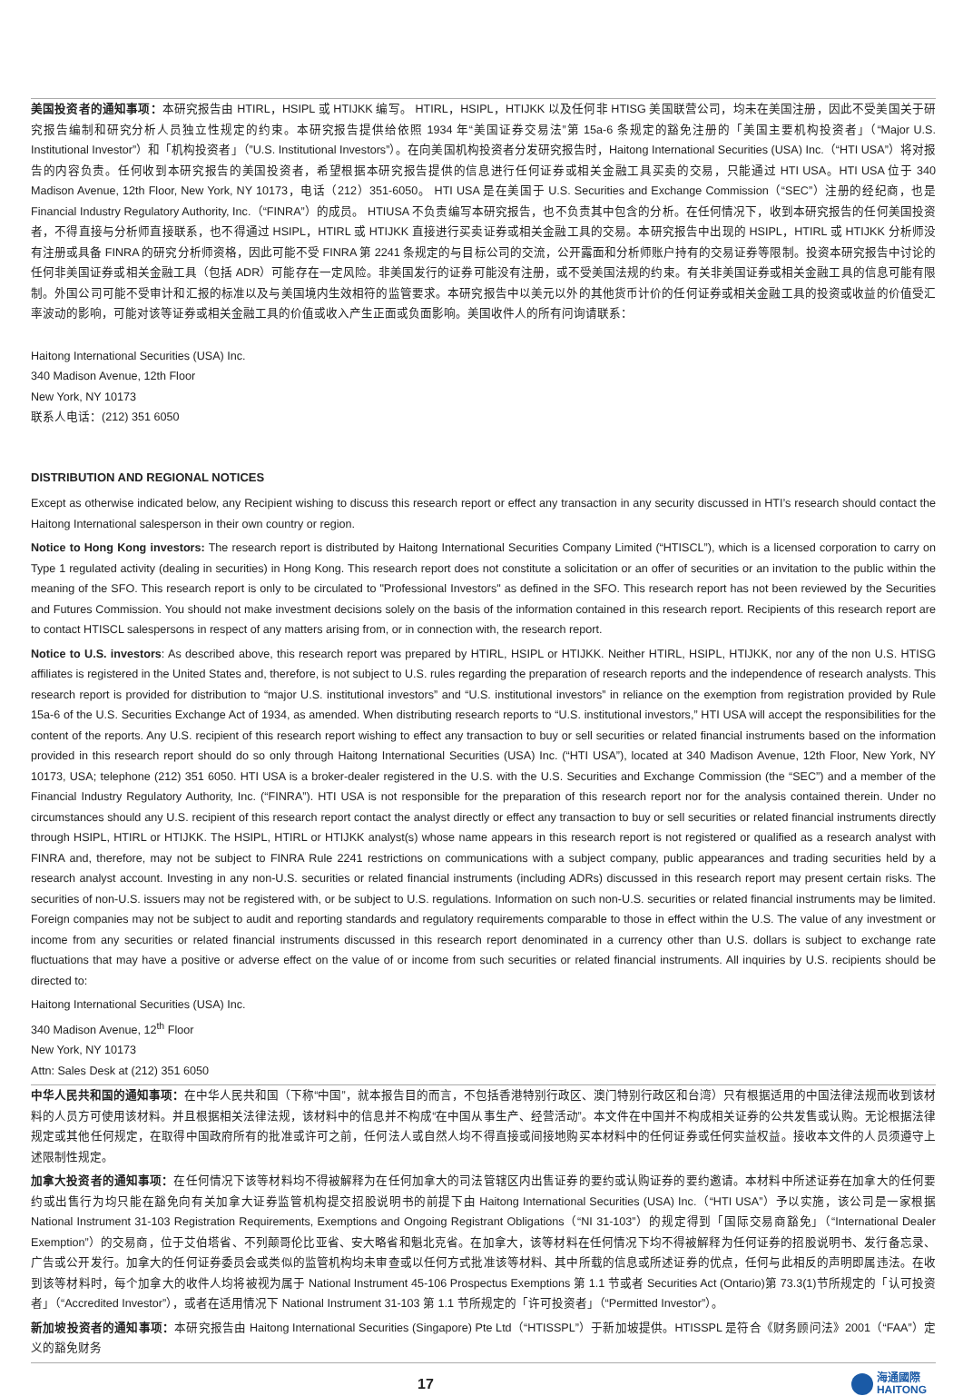美国投资者的通知事项：本研究报告由 HTIRL，HSIPL 或 HTIJKK 编写。 HTIRL，HSIPL，HTIJKK 以及任何非 HTISG 美国联营公司，均未在美国注册，因此不受美国关于研究报告编制和研究分析人员独立性规定的约束。本研究报告提供给依照 1934 年“美国证券交易法”第 15a-6 条规定的豁免注册的「美国主要机构投资者」（“Major U.S. Institutional Investor”）和「机构投资者」（”U.S. Institutional Investors”）。在向美国机构投资者分发研究报告时，Haitong International Securities (USA) Inc.（“HTI USA”）将对报告的内容负责。任何收到本研究报告的美国投资者，希望根据本研究报告提供的信息进行任何证券或相关金融工具买卖的交易，只能通过 HTI USA。HTI USA 位于 340 Madison Avenue, 12th Floor, New York, NY 10173，电话（212）351-6050。 HTI USA 是在美国于 U.S. Securities and Exchange Commission（“SEC”）注册的经纪商，也是 Financial Industry Regulatory Authority, Inc.（“FINRA”）的成员。 HTIUSA 不负责编写本研究报告，也不负责其中包含的分析。在任何情况下，收到本研究报告的任何美国投资者，不得直接与分析师直接联系，也不得通过 HSIPL，HTIRL 或 HTIJKK 直接进行买卖证券或相关金融工具的交易。本研究报告中出现的 HSIPL，HTIRL 或 HTIJKK 分析师没有注册或具备 FINRA 的研究分析师资格，因此可能不受 FINRA 第 2241 条规定的与目标公司的交流，公开露面和分析师账户持有的交易证券等限制。投资本研究报告中讨论的任何非美国证券或相关金融工具（包括 ADR）可能存在一定风险。非美国发行的证券可能没有注册，或不受美国法规的约束。有关非美国证券或相关金融工具的信息可能有限制。外国公司可能不受审计和汇报的标准以及与美国境内生效相符的监管要求。本研究报告中以美元以外的其他货币计价的任何证券或相关金融工具的投资或收益的价值受汇率波动的影响，可能对该等证券或相关金融工具的价值或收入产生正面或负面影响。美国收件人的所有问询请联系：
Haitong International Securities (USA) Inc.
340 Madison Avenue, 12th Floor
New York, NY 10173
联系人电话：(212) 351 6050
DISTRIBUTION AND REGIONAL NOTICES
Except as otherwise indicated below, any Recipient wishing to discuss this research report or effect any transaction in any security discussed in HTI’s research should contact the Haitong International salesperson in their own country or region.
Notice to Hong Kong investors: The research report is distributed by Haitong International Securities Company Limited (“HTISCL”), which is a licensed corporation to carry on Type 1 regulated activity (dealing in securities) in Hong Kong. This research report does not constitute a solicitation or an offer of securities or an invitation to the public within the meaning of the SFO. This research report is only to be circulated to "Professional Investors" as defined in the SFO. This research report has not been reviewed by the Securities and Futures Commission. You should not make investment decisions solely on the basis of the information contained in this research report. Recipients of this research report are to contact HTISCL salespersons in respect of any matters arising from, or in connection with, the research report.
Notice to U.S. investors: As described above, this research report was prepared by HTIRL, HSIPL or HTIJKK. Neither HTIRL, HSIPL, HTIJKK, nor any of the non U.S. HTISG affiliates is registered in the United States and, therefore, is not subject to U.S. rules regarding the preparation of research reports and the independence of research analysts. This research report is provided for distribution to “major U.S. institutional investors” and “U.S. institutional investors” in reliance on the exemption from registration provided by Rule 15a-6 of the U.S. Securities Exchange Act of 1934, as amended. When distributing research reports to “U.S. institutional investors,” HTI USA will accept the responsibilities for the content of the reports. Any U.S. recipient of this research report wishing to effect any transaction to buy or sell securities or related financial instruments based on the information provided in this research report should do so only through Haitong International Securities (USA) Inc. (“HTI USA”), located at 340 Madison Avenue, 12th Floor, New York, NY 10173, USA; telephone (212) 351 6050. HTI USA is a broker-dealer registered in the U.S. with the U.S. Securities and Exchange Commission (the “SEC”) and a member of the Financial Industry Regulatory Authority, Inc. (“FINRA”). HTI USA is not responsible for the preparation of this research report nor for the analysis contained therein. Under no circumstances should any U.S. recipient of this research report contact the analyst directly or effect any transaction to buy or sell securities or related financial instruments directly through HSIPL, HTIRL or HTIJKK. The HSIPL, HTIRL or HTIJKK analyst(s) whose name appears in this research report is not registered or qualified as a research analyst with FINRA and, therefore, may not be subject to FINRA Rule 2241 restrictions on communications with a subject company, public appearances and trading securities held by a research analyst account. Investing in any non-U.S. securities or related financial instruments (including ADRs) discussed in this research report may present certain risks. The securities of non-U.S. issuers may not be registered with, or be subject to U.S. regulations. Information on such non-U.S. securities or related financial instruments may be limited. Foreign companies may not be subject to audit and reporting standards and regulatory requirements comparable to those in effect within the U.S. The value of any investment or income from any securities or related financial instruments discussed in this research report denominated in a currency other than U.S. dollars is subject to exchange rate fluctuations that may have a positive or adverse effect on the value of or income from such securities or related financial instruments. All inquiries by U.S. recipients should be directed to:
Haitong International Securities (USA) Inc.
340 Madison Avenue, 12<sup>th</sup> Floor
New York, NY 10173
Attn: Sales Desk at (212) 351 6050
中华人民共和国的通知事项：在中华人民共和国（下称“中国”，就本报告目的而言，不包括香港特别行政区、澳门特别行政区和台湾）只有根据适用的中国法律法规而收到该材料的人员方可使用该材料。并且根据相关法律法规，该材料中的信息并不构成“在中国从事生产、经营活动”。本文件在中国并不构成相关证券的公共发售或认购。无论根据法律规定或其他任何规定，在取得中国政府所有的批准或许可之前，任何法人或自然人均不得直接或间接地购买本材料中的任何证券或任何实益权益。接收本文件的人员须遵守上述限制性规定。
加拿大投资者的通知事项：在任何情况下该等材料均不得被解释为在任何加拿大的司法管辖区内出售证券的要约或认购证券的要约邀请。本材料中所述证券在加拿大的任何要约或出售行为均只能在豁免向有关加拿大证券监管机构提交招股说明书的前提下由 Haitong International Securities (USA) Inc.（“HTI USA”）予以实施，该公司是一家根据 National Instrument 31-103 Registration Requirements, Exemptions and Ongoing Registrant Obligations（“NI 31-103”）的规定得到「国际交易商豁免」（“International Dealer Exemption”）的交易商，位于艾伯塔省、不列颠哥伦比亚省、安大略省和魁北克省。在加拿大，该等材料在任何情况下均不得被解释为任何证券的招股说明书、发行备忘录、广告或公开发行。加拿大的任何证券委员会或类似的监管机构均未审查或以任何方式批准该等材料、其中所载的信息或所述证券的优点，任何与此相反的声明即属违法。在收到该等材料时，每个加拿大的收件人均将被视为属于 National Instrument 45-106 Prospectus Exemptions 第 1.1 节或者 Securities Act (Ontario)第 73.3(1)节所规定的「认可投资者」（“Accredited Investor”），或者在适用情况下 National Instrument 31-103 第 1.1 节所规定的「许可投资者」（“Permitted Investor”）。
新加坡投资者的通知事项：本研究报告由 Haitong International Securities (Singapore) Pte Ltd（“HTISSPL”）于新加坡提供。HTISSPL 是符合《财务顾问法》2001（“FAA”）定义的豁免财务
17
海通國際
HAITONG